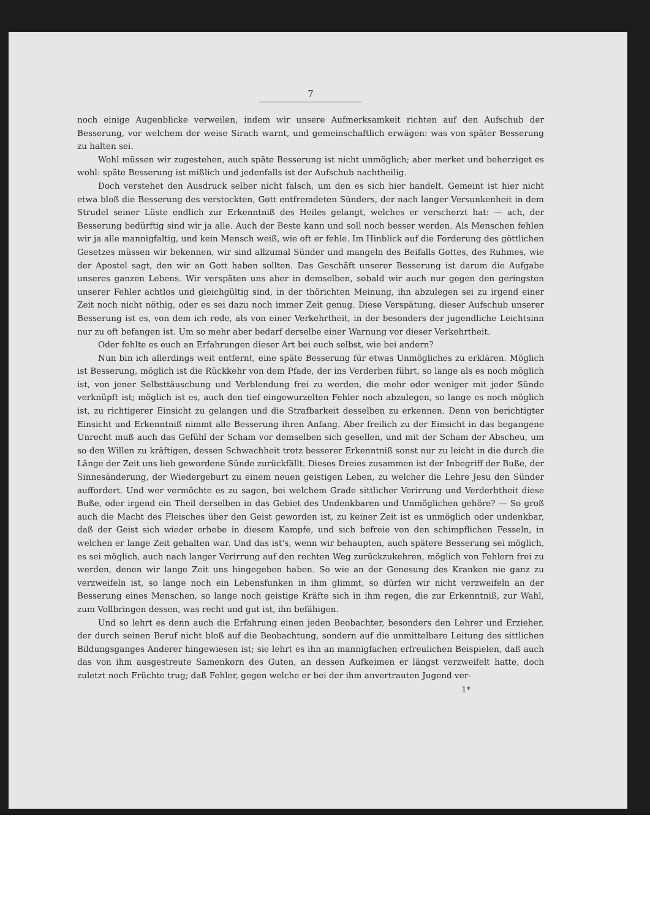7
noch einige Augenblicke verweilen, indem wir unsere Aufmerksamkeit richten auf den Aufschub der Besserung, vor welchem der weise Sirach warnt, und gemeinschaftlich erwägen: was von später Besserung zu halten sei.
Wohl müssen wir zugestehen, auch späte Besserung ist nicht unmöglich; aber merket und beherziget es wohl: späte Besserung ist mißlich und jedenfalls ist der Aufschub nachtheilig.
Doch verstehet den Ausdruck selber nicht falsch, um den es sich hier handelt. Gemeint ist hier nicht etwa bloß die Besserung des verstockten, Gott entfremdeten Sünders, der nach langer Versunkenheit in dem Strudel seiner Lüste endlich zur Erkenntniß des Heiles gelangt, welches er verscherzt hat: — ach, der Besserung bedürftig sind wir ja alle. Auch der Beste kann und soll noch besser werden. Als Menschen fehlen wir ja alle mannigfaltig, und kein Mensch weiß, wie oft er fehle. Im Hinblick auf die Forderung des göttlichen Gesetzes müssen wir bekennen, wir sind allzumal Sünder und mangeln des Beifalls Gottes, des Ruhmes, wie der Apostel sagt, den wir an Gott haben sollten. Das Geschäft unserer Besserung ist darum die Aufgabe unseres ganzen Lebens. Wir verspäten uns aber in demselben, sobald wir auch nur gegen den geringsten unserer Fehler achtlos und gleichgültig sind, in der thörichten Meinung, ihn abzulegen sei zu irgend einer Zeit noch nicht nöthig, oder es sei dazu noch immer Zeit genug. Diese Verspätung, dieser Aufschub unserer Besserung ist es, von dem ich rede, als von einer Verkehrtheit, in der besonders der jugendliche Leichtsinn nur zu oft befangen ist. Um so mehr aber bedarf derselbe einer Warnung vor dieser Verkehrtheit.
Oder fehlte es euch an Erfahrungen dieser Art bei euch selbst, wie bei andern?
Nun bin ich allerdings weit entfernt, eine späte Besserung für etwas Unmögliches zu erklären. Möglich ist Besserung, möglich ist die Rückkehr von dem Pfade, der ins Verderben führt, so lange als es noch möglich ist, von jener Selbsttäuschung und Verblendung frei zu werden, die mehr oder weniger mit jeder Sünde verknüpft ist; möglich ist es, auch den tief eingewurzelten Fehler noch abzulegen, so lange es noch möglich ist, zu richtigerer Einsicht zu gelangen und die Strafbarkeit desselben zu erkennen. Denn von berichtigter Einsicht und Erkenntniß nimmt alle Besserung ihren Anfang. Aber freilich zu der Einsicht in das begangene Unrecht muß auch das Gefühl der Scham vor demselben sich gesellen, und mit der Scham der Abscheu, um so den Willen zu kräftigen, dessen Schwachheit trotz besserer Erkenntniß sonst nur zu leicht in die durch die Länge der Zeit uns lieb gewordene Sünde zurückfällt. Dieses Dreies zusammen ist der Inbegriff der Buße, der Sinnesänderung, der Wiedergeburt zu einem neuen geistigen Leben, zu welcher die Lehre Jesu den Sünder auffordert. Und wer vermöchte es zu sagen, bei welchem Grade sittlicher Verirrung und Verderbtheit diese Buße, oder irgend ein Theil derselben in das Gebiet des Undenkbaren und Unmöglichen gehöre? — So groß auch die Macht des Fleisches über den Geist geworden ist, zu keiner Zeit ist es unmöglich oder undenkbar, daß der Geist sich wieder erhebe in diesem Kampfe, und sich befreie von den schimpflichen Fesseln, in welchen er lange Zeit gehalten war. Und das ist's, wenn wir behaupten, auch spätere Besserung sei möglich, es sei möglich, auch nach langer Verirrung auf den rechten Weg zurückzukehren, möglich von Fehlern frei zu werden, denen wir lange Zeit uns hingegeben haben. So wie an der Genesung des Kranken nie ganz zu verzweifeln ist, so lange noch ein Lebensfunken in ihm glimmt, so dürfen wir nicht verzweifeln an der Besserung eines Menschen, so lange noch geistige Kräfte sich in ihm regen, die zur Erkenntniß, zur Wahl, zum Vollbringen dessen, was recht und gut ist, ihn befähigen.
Und so lehrt es denn auch die Erfahrung einen jeden Beobachter, besonders den Lehrer und Erzieher, der durch seinen Beruf nicht bloß auf die Beobachtung, sondern auf die unmittelbare Leitung des sittlichen Bildungsganges Anderer hingewiesen ist; sie lehrt es ihn an mannigfachen erfreulichen Beispielen, daß auch das von ihm ausgestreute Samenkorn des Guten, an dessen Aufkeimen er längst verzweifelt hatte, doch zuletzt noch Früchte trug; daß Fehler, gegen welche er bei der ihm anvertrauten Jugend ver-
1*